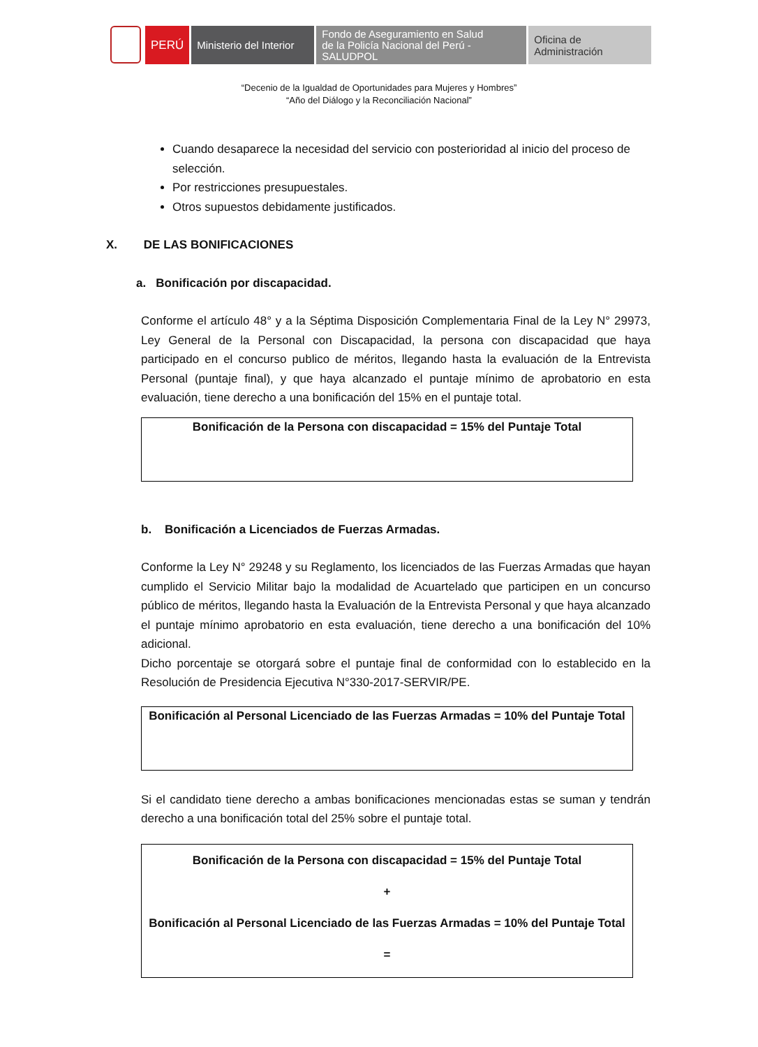PERÚ Ministerio del Interior
Fondo de Aseguramiento en Salud
de la Policía Nacional del Perú - SALUDPOL
Oficina de Administración
“Decenio de la Igualdad de Oportunidades para Mujeres y Hombres”
“Año del Diálogo y la Reconciliación Nacional”
Cuando desaparece la necesidad del servicio con posterioridad al inicio del proceso de selección.
Por restricciones presupuestales.
Otros supuestos debidamente justificados.
X. DE LAS BONIFICACIONES
a. Bonificación por discapacidad.
Conforme el artículo 48° y a la Séptima Disposición Complementaria Final de la Ley N° 29973, Ley General de la Personal con Discapacidad, la persona con discapacidad que haya participado en el concurso publico de méritos, llegando hasta la evaluación de la Entrevista Personal (puntaje final), y que haya alcanzado el puntaje mínimo de aprobatorio en esta evaluación, tiene derecho a una bonificación del 15% en el puntaje total.
Bonificación de la Persona con discapacidad = 15% del Puntaje Total
b. Bonificación a Licenciados de Fuerzas Armadas.
Conforme la Ley N° 29248 y su Reglamento, los licenciados de las Fuerzas Armadas que hayan cumplido el Servicio Militar bajo la modalidad de Acuartelado que participen en un concurso público de méritos, llegando hasta la Evaluación de la Entrevista Personal y que haya alcanzado el puntaje mínimo aprobatorio en esta evaluación, tiene derecho a una bonificación del 10% adicional.
Dicho porcentaje se otorgará sobre el puntaje final de conformidad con lo establecido en la Resolución de Presidencia Ejecutiva N°330-2017-SERVIR/PE.
Bonificación al Personal Licenciado de las Fuerzas Armadas = 10% del Puntaje Total
Si el candidato tiene derecho a ambas bonificaciones mencionadas estas se suman y tendrán derecho a una bonificación total del 25% sobre el puntaje total.
Bonificación de la Persona con discapacidad = 15% del Puntaje Total
+
Bonificación al Personal Licenciado de las Fuerzas Armadas = 10% del Puntaje Total
=